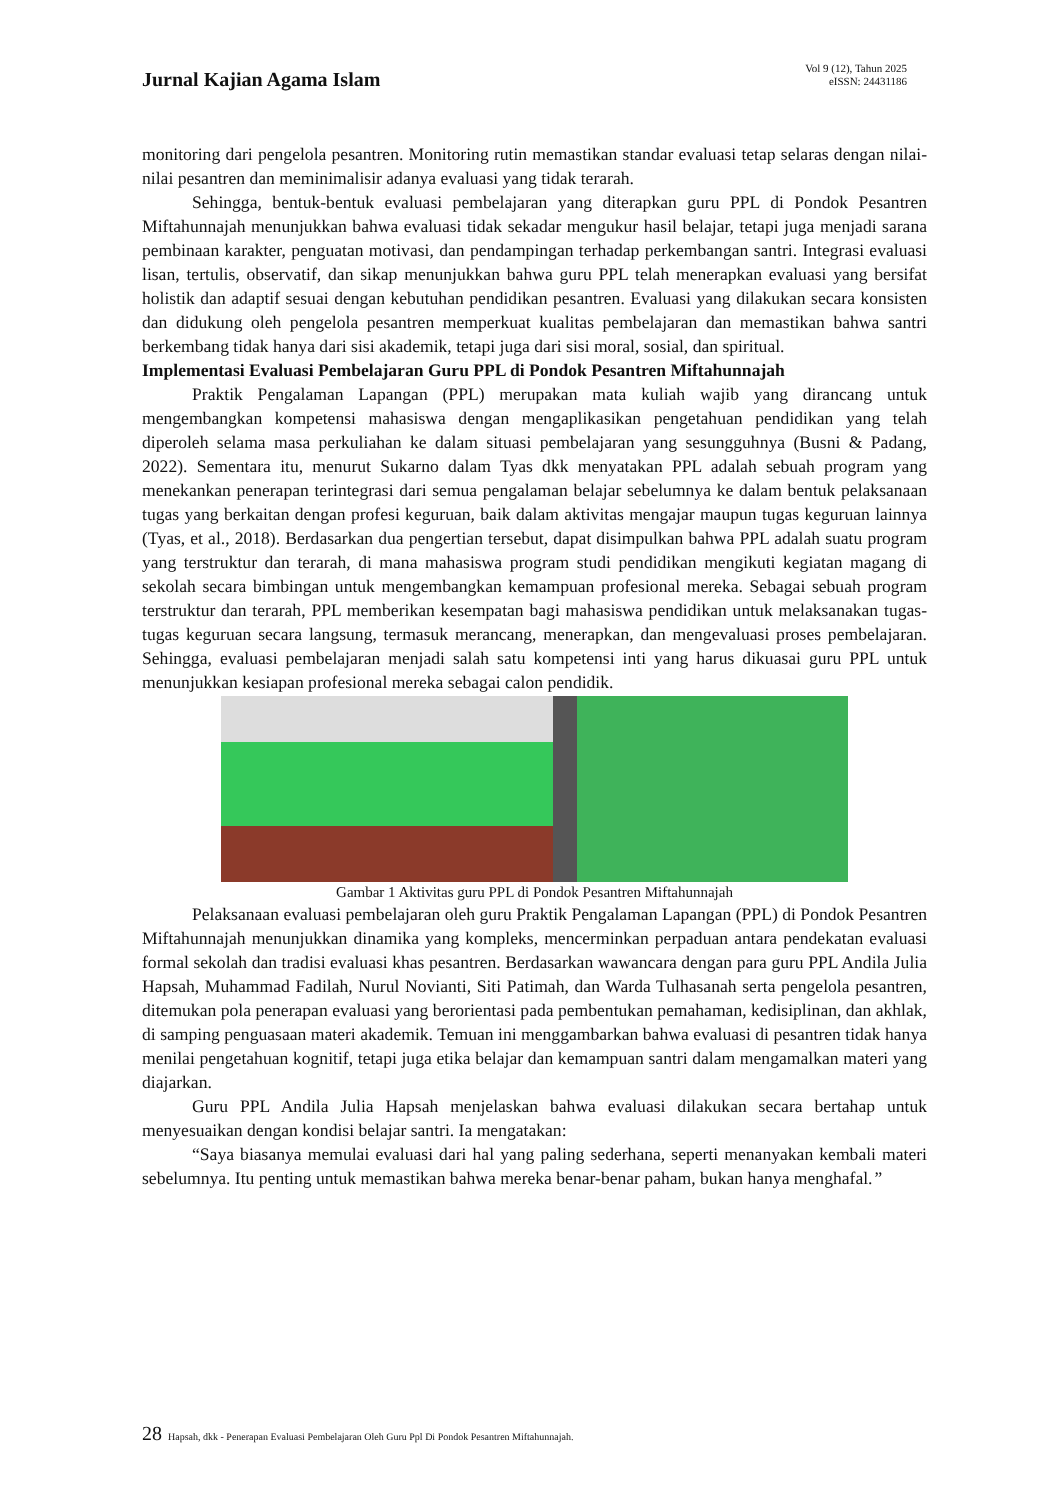Jurnal Kajian Agama Islam
Vol 9 (12), Tahun 2025
eISSN: 24431186
monitoring dari pengelola pesantren. Monitoring rutin memastikan standar evaluasi tetap selaras dengan nilai-nilai pesantren dan meminimalisir adanya evaluasi yang tidak terarah.
Sehingga, bentuk-bentuk evaluasi pembelajaran yang diterapkan guru PPL di Pondok Pesantren Miftahunnajah menunjukkan bahwa evaluasi tidak sekadar mengukur hasil belajar, tetapi juga menjadi sarana pembinaan karakter, penguatan motivasi, dan pendampingan terhadap perkembangan santri. Integrasi evaluasi lisan, tertulis, observatif, dan sikap menunjukkan bahwa guru PPL telah menerapkan evaluasi yang bersifat holistik dan adaptif sesuai dengan kebutuhan pendidikan pesantren. Evaluasi yang dilakukan secara konsisten dan didukung oleh pengelola pesantren memperkuat kualitas pembelajaran dan memastikan bahwa santri berkembang tidak hanya dari sisi akademik, tetapi juga dari sisi moral, sosial, dan spiritual.
Implementasi Evaluasi Pembelajaran Guru PPL di Pondok Pesantren Miftahunnajah
Praktik Pengalaman Lapangan (PPL) merupakan mata kuliah wajib yang dirancang untuk mengembangkan kompetensi mahasiswa dengan mengaplikasikan pengetahuan pendidikan yang telah diperoleh selama masa perkuliahan ke dalam situasi pembelajaran yang sesungguhnya (Busni & Padang, 2022). Sementara itu, menurut Sukarno dalam Tyas dkk menyatakan PPL adalah sebuah program yang menekankan penerapan terintegrasi dari semua pengalaman belajar sebelumnya ke dalam bentuk pelaksanaan tugas yang berkaitan dengan profesi keguruan, baik dalam aktivitas mengajar maupun tugas keguruan lainnya (Tyas, et al., 2018). Berdasarkan dua pengertian tersebut, dapat disimpulkan bahwa PPL adalah suatu program yang terstruktur dan terarah, di mana mahasiswa program studi pendidikan mengikuti kegiatan magang di sekolah secara bimbingan untuk mengembangkan kemampuan profesional mereka. Sebagai sebuah program terstruktur dan terarah, PPL memberikan kesempatan bagi mahasiswa pendidikan untuk melaksanakan tugas-tugas keguruan secara langsung, termasuk merancang, menerapkan, dan mengevaluasi proses pembelajaran. Sehingga, evaluasi pembelajaran menjadi salah satu kompetensi inti yang harus dikuasai guru PPL untuk menunjukkan kesiapan profesional mereka sebagai calon pendidik.
Gambar 1 Aktivitas guru PPL di Pondok Pesantren Miftahunnajah
Pelaksanaan evaluasi pembelajaran oleh guru Praktik Pengalaman Lapangan (PPL) di Pondok Pesantren Miftahunnajah menunjukkan dinamika yang kompleks, mencerminkan perpaduan antara pendekatan evaluasi formal sekolah dan tradisi evaluasi khas pesantren. Berdasarkan wawancara dengan para guru PPL Andila Julia Hapsah, Muhammad Fadilah, Nurul Novianti, Siti Patimah, dan Warda Tulhasanah serta pengelola pesantren, ditemukan pola penerapan evaluasi yang berorientasi pada pembentukan pemahaman, kedisiplinan, dan akhlak, di samping penguasaan materi akademik. Temuan ini menggambarkan bahwa evaluasi di pesantren tidak hanya menilai pengetahuan kognitif, tetapi juga etika belajar dan kemampuan santri dalam mengamalkan materi yang diajarkan.
Guru PPL Andila Julia Hapsah menjelaskan bahwa evaluasi dilakukan secara bertahap untuk menyesuaikan dengan kondisi belajar santri. Ia mengatakan:
“Saya biasanya memulai evaluasi dari hal yang paling sederhana, seperti menanyakan kembali materi sebelumnya. Itu penting untuk memastikan bahwa mereka benar-benar paham, bukan hanya menghafal.”
28 Hapsah, dkk - Penerapan Evaluasi Pembelajaran Oleh Guru Ppl Di Pondok Pesantren Miftahunnajah.